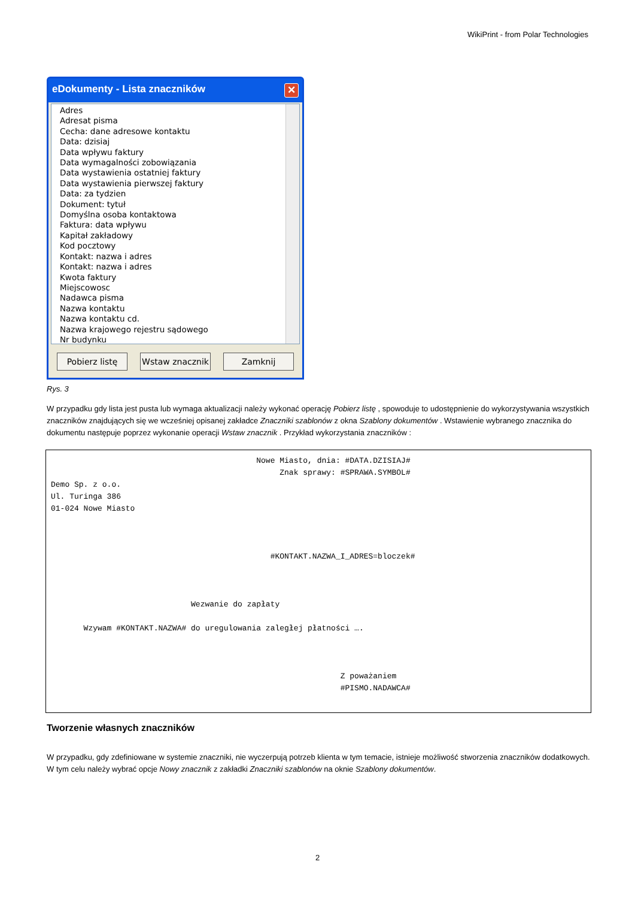WikiPrint - from Polar Technologies
eDokumenty - Lista znaczników ✕
Adres
Adresat pisma
Cecha: dane adresowe kontaktu
Data: dzisiaj
Data wpływu faktury
Data wymagalności zobowiązania
Data wystawienia ostatniej faktury
Data wystawienia pierwszej faktury
Data: za tydzien
Dokument: tytuł
Domyślna osoba kontaktowa
Faktura: data wpływu
Kapitał zakładowy
Kod pocztowy
Kontakt: nazwa i adres
Kontakt: nazwa i adres
Kwota faktury
Miejscowosc
Nadawca pisma
Nazwa kontaktu
Nazwa kontaktu cd.
Nazwa krajowego rejestru sądowego
Nr budynku
Pobierz listę Wstaw znacznik
Zamknij
Rys. 3
W przypadku gdy lista jest pusta lub wymaga aktualizacji należy wykonać operację Pobierz listę , spowoduje to udostępnienie do wykorzystywania wszystkich znaczników znajdujących się we wcześniej opisanej zakładce Znaczniki szablonów z okna Szablony dokumentów . Wstawienie wybranego znacznika do dokumentu następuje poprzez wykonanie operacji Wstaw znacznik . Przykład wykorzystania znaczników :
Nowe Miasto, dnia: #DATA.DZISIAJ# Znak sprawy: #SPRAWA.SYMBOL# Demo Sp. z o.o. Ul. Turinga 386 01-024 Nowe Miasto #KONTAKT.NAZWA_I_ADRES=bloczek# Wezwanie do zapłaty Wzywam #KONTAKT.NAZWA# do uregulowania zaległej płatności …. Z poważaniem #PISMO.NADAWCA#
Tworzenie własnych znaczników
W przypadku, gdy zdefiniowane w systemie znaczniki, nie wyczerpują potrzeb klienta w tym temacie, istnieje możliwość stworzenia znaczników dodatkowych. W tym celu należy wybrać opcje Nowy znacznik z zakładki Znaczniki szablonów na oknie Szablony dokumentów.
2